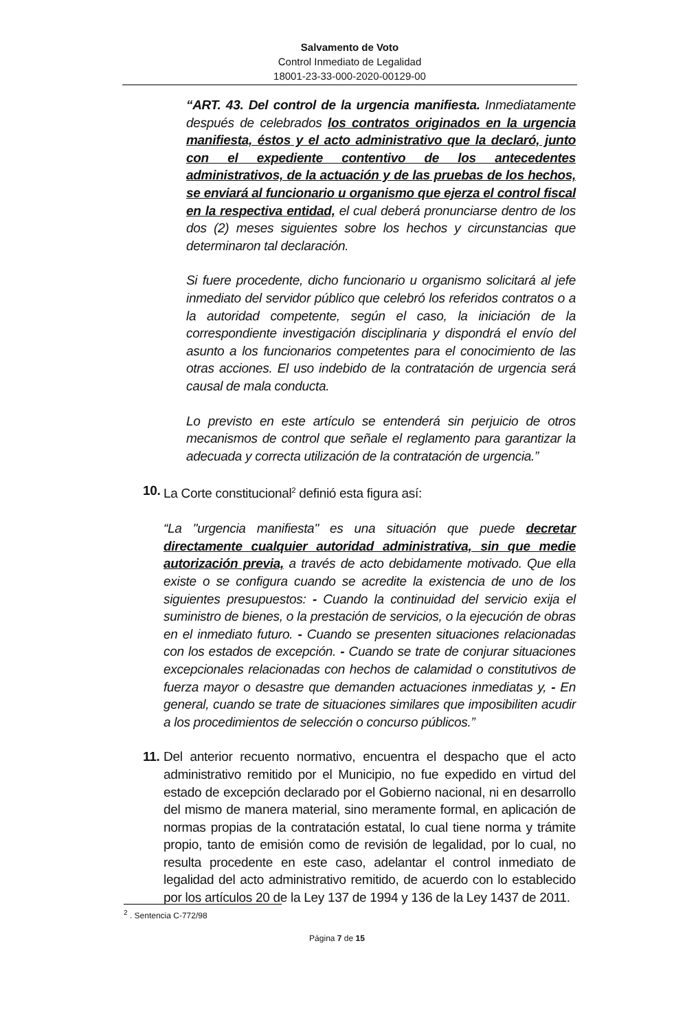Salvamento de Voto
Control Inmediato de Legalidad
18001-23-33-000-2020-00129-00
“ART. 43. Del control de la urgencia manifiesta. Inmediatamente después de celebrados los contratos originados en la urgencia manifiesta, éstos y el acto administrativo que la declaró, junto con el expediente contentivo de los antecedentes administrativos, de la actuación y de las pruebas de los hechos, se enviará al funcionario u organismo que ejerza el control fiscal en la respectiva entidad, el cual deberá pronunciarse dentro de los dos (2) meses siguientes sobre los hechos y circunstancias que determinaron tal declaración.
Si fuere procedente, dicho funcionario u organismo solicitará al jefe inmediato del servidor público que celebró los referidos contratos o a la autoridad competente, según el caso, la iniciación de la correspondiente investigación disciplinaria y dispondrá el envío del asunto a los funcionarios competentes para el conocimiento de las otras acciones. El uso indebido de la contratación de urgencia será causal de mala conducta.
Lo previsto en este artículo se entenderá sin perjuicio de otros mecanismos de control que señale el reglamento para garantizar la adecuada y correcta utilización de la contratación de urgencia.”
10.
La Corte constitucional<sup>2</sup> definió esta figura así:
“La "urgencia manifiesta" es una situación que puede decretar directamente cualquier autoridad administrativa, sin que medie autorización previa, a través de acto debidamente motivado. Que ella existe o se configura cuando se acredite la existencia de uno de los siguientes presupuestos: - Cuando la continuidad del servicio exija el suministro de bienes, o la prestación de servicios, o la ejecución de obras en el inmediato futuro. - Cuando se presenten situaciones relacionadas con los estados de excepción. - Cuando se trate de conjurar situaciones excepcionales relacionadas con hechos de calamidad o constitutivos de fuerza mayor o desastre que demanden actuaciones inmediatas y, - En general, cuando se trate de situaciones similares que imposibiliten acudir a los procedimientos de selección o concurso públicos.”
11.
Del anterior recuento normativo, encuentra el despacho que el acto administrativo remitido por el Municipio, no fue expedido en virtud del estado de excepción declarado por el Gobierno nacional, ni en desarrollo del mismo de manera material, sino meramente formal, en aplicación de normas propias de la contratación estatal, lo cual tiene norma y trámite propio, tanto de emisión como de revisión de legalidad, por lo cual, no resulta procedente en este caso, adelantar el control inmediato de legalidad del acto administrativo remitido, de acuerdo con lo establecido por los artículos 20 de la Ley 137 de 1994 y 136 de la Ley 1437 de 2011.
<sup>2</sup> . Sentencia C-772/98
Página 7 de 15